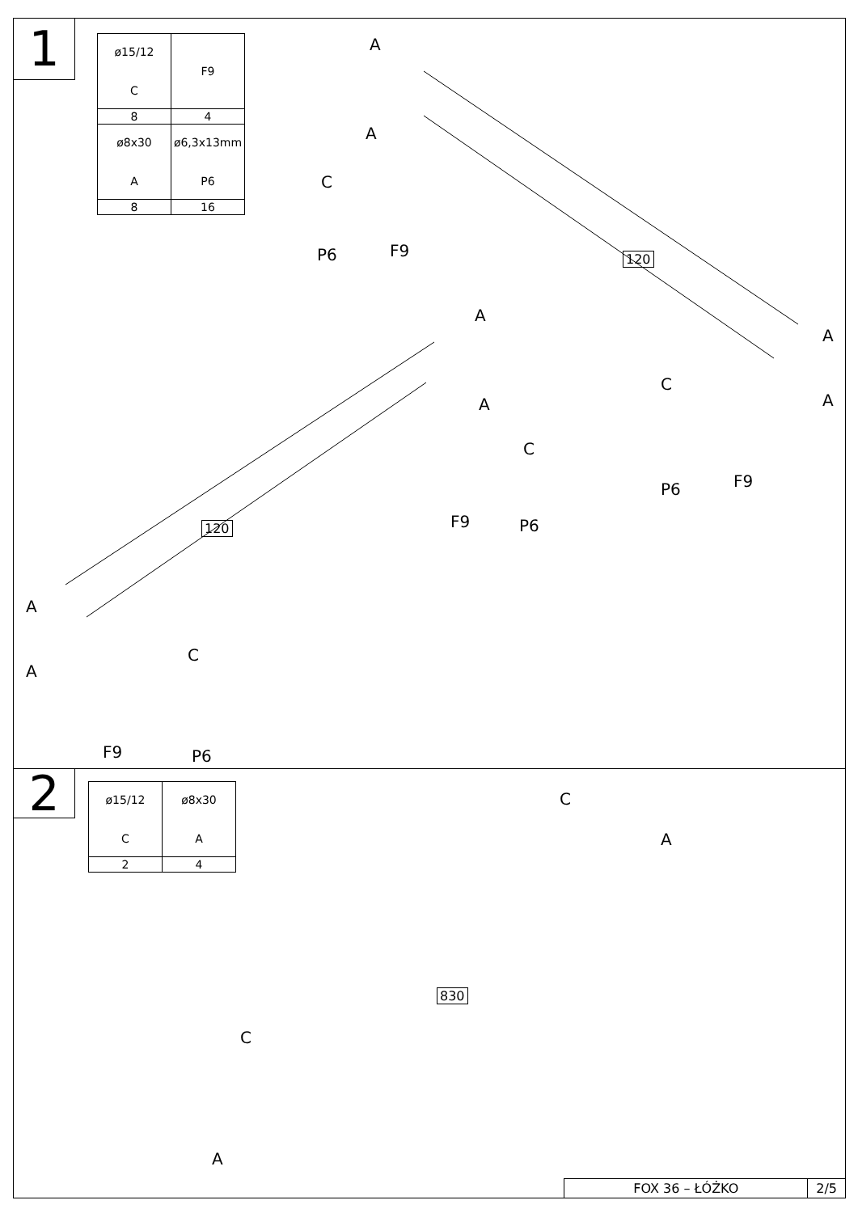1
| ø15/12 C | F9 |
| 8 | 4 |
| ø8x30 A | ø6,3x13mm P6 |
| 8 | 16 |
A
A
C
P6 F9 120
A
A
C
F9 P6
A
C
A
P6 F9
120
A
C
A
F9 P6
2
| ø15/12 C | ø8x30 A |
| 2 | 4 |
C
A
830
C
A
FOX 36 – ŁÓŻKO 2/5